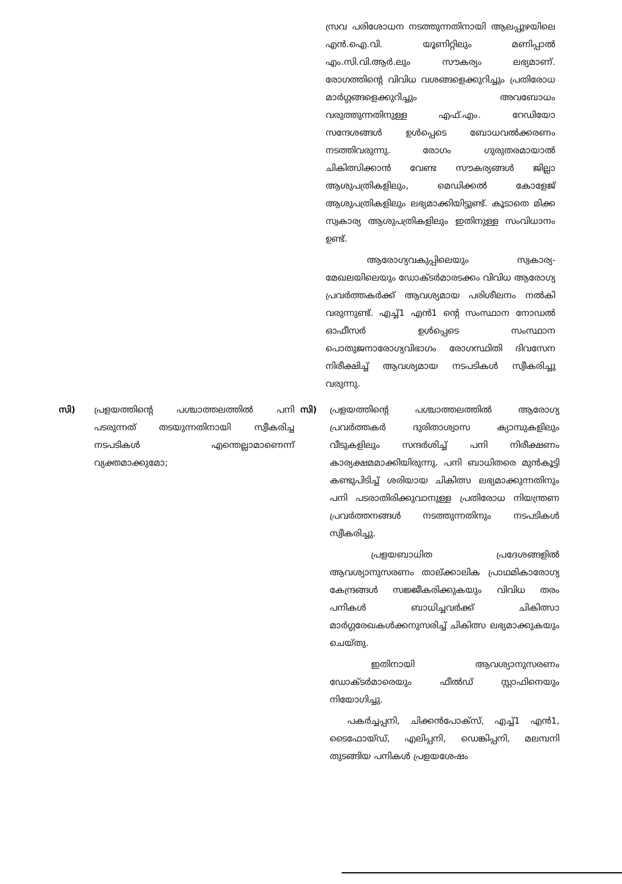സ്രവ പരിശോധന നടത്തുന്നതിനായി ആലപ്പുഴയിലെ എൻ.ഐ.വി. യൂണിറ്റിലും മണിപ്പാൽ എം.സി.വി.ആർ.ലും സൗകര്യം ലഭ്യമാണ്. രോഗത്തിന്റെ വിവിധ വശങ്ങളെക്കുറിച്ചും പ്രതിരോധ മാർഗ്ഗങ്ങളെക്കുറിച്ചും അവബോധം വരുത്തുന്നതിനുള്ള എഫ്.എം. റേഡിയോ സന്ദേശങ്ങൾ ഉൾപ്പെടെ ബോധവൽക്കരണം നടത്തിവരുന്നു. രോഗം ഗുരുതരമായാൽ ചികിത്സിക്കാൻ വേണ്ട സൗകര്യങ്ങൾ ജില്ലാ ആശുപത്രികളിലും, മെഡിക്കൽ കോളേജ് ആശുപത്രികളിലും ലഭ്യമാക്കിയിട്ടുണ്ട്. കൂടാതെ മിക്ക സ്വകാര്യ ആശുപത്രികളിലും ഇതിനുള്ള സംവിധാനം ഉണ്ട്.
ആരോഗ്യവകുപ്പിലെയും സ്വകാര്യ- മേഖലയിലെയും ഡോക്ടർമാരടക്കം വിവിധ ആരോഗ്യ പ്രവർത്തകർക്ക് ആവശ്യമായ പരിശീലനം നൽകി വരുന്നുണ്ട്. എച്ച്1 എൻ1 ന്റെ സംസ്ഥാന നോഡൽ ഓഫീസർ ഉൾപ്പെടെ സംസ്ഥാന പൊതുജനാരോഗ്യവിഭാഗം രോഗസ്ഥിതി ദിവസേന നിരീക്ഷിച്ച് ആവശ്യമായ നടപടികൾ സ്വീകരിച്ചു വരുന്നു.
സി) പ്രളയത്തിന്റെ പശ്ചാത്തലത്തിൽ പനി പടരുന്നത് തടയുന്നതിനായി സ്വീകരിച്ച നടപടികൾ എന്തെല്ലാമാണെന്ന് വ്യക്തമാക്കുമോ;
സി) പ്രളയത്തിന്റെ പശ്ചാത്തലത്തിൽ ആരോഗ്യ പ്രവർത്തകർ ദുരിതാശ്വാസ ക്യാമ്പുകളിലും വീടുകളിലും സന്ദർശിച്ച് പനി നിരീക്ഷണം കാര്യക്ഷമമാക്കിയിരുന്നു. പനി ബാധിതരെ മുൻകൂട്ടി കണ്ടുപിടിച്ച് ശരിയായ ചികിത്സ ലഭ്യമാക്കുന്നതിനും പനി പടരാതിരിക്കുവാനുള്ള പ്രതിരോധ നിയന്ത്രണ പ്രവർത്തനങ്ങൾ നടത്തുന്നതിനും നടപടികൾ സ്വീകരിച്ചു.
പ്രളയബാധിത പ്രദേശങ്ങളിൽ ആവശ്യാനുസരണം താല്ക്കാലിക പ്രാഥമികാരോഗ്യ കേന്ദ്രങ്ങൾ സജ്ജീകരിക്കുകയും വിവിധ തരം പനികൾ ബാധിച്ചവർക്ക് ചികിത്സാ മാർഗ്ഗരേഖകൾക്കനുസരിച്ച് ചികിത്സ ലഭ്യമാക്കുകയും ചെയ്തു.
ഇതിനായി ആവശ്യാനുസരണം ഡോക്ടർമാരെയും ഫീൽഡ് സ്റ്റാഫിനെയും നിയോഗിച്ചു.
പകർച്ചപ്പനി, ചിക്കൻപോക്സ്, എച്ച്1 എൻ1, ടൈഫോയ്ഡ്, എലിപ്പനി, ഡെങ്കിപ്പനി, മലമ്പനി തുടങ്ങിയ പനികൾ പ്രളയശേഷം